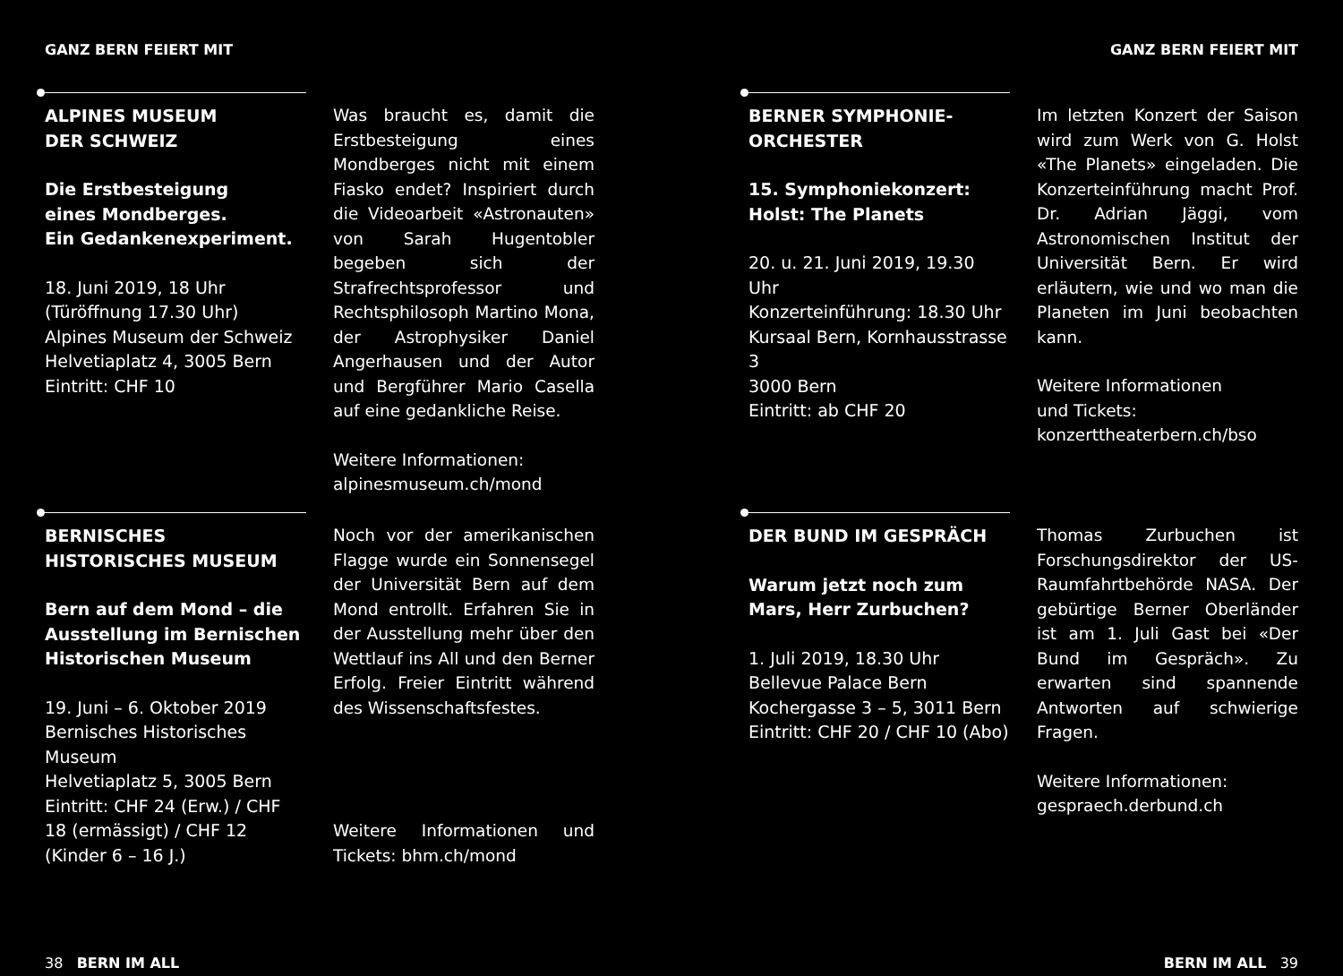GANZ BERN FEIERT MIT
ALPINES MUSEUM
DER SCHWEIZ
Die Erstbesteigung
eines Mondberges.
Ein Gedankenexperiment.
18. Juni 2019, 18 Uhr
(Türöffnung 17.30 Uhr)
Alpines Museum der Schweiz
Helvetiaplatz 4, 3005 Bern
Eintritt: CHF 10
Was braucht es, damit die Erstbesteigung eines Mondberges nicht mit einem Fiasko endet? Inspiriert durch die Videoarbeit «Astronauten» von Sarah Hugentobler begeben sich der Strafrechtsprofessor und Rechtsphilosoph Martino Mona, der Astrophysiker Daniel Angerhausen und der Autor und Bergführer Mario Casella auf eine gedankliche Reise.
Weitere Informationen:
alpinesmuseum.ch/mond
BERNISCHES HISTORISCHES MUSEUM
Bern auf dem Mond – die Ausstellung im Bernischen Historischen Museum
19. Juni – 6. Oktober 2019
Bernisches Historisches Museum
Helvetiaplatz 5, 3005 Bern
Eintritt: CHF 24 (Erw.) / CHF 18 (ermässigt) / CHF 12 (Kinder 6 – 16 J.)
Noch vor der amerikanischen Flagge wurde ein Sonnensegel der Universität Bern auf dem Mond entrollt. Erfahren Sie in der Ausstellung mehr über den Wettlauf ins All und den Berner Erfolg. Freier Eintritt während des Wissenschaftsfestes.
Weitere Informationen und Tickets: bhm.ch/mond
38 BERN IM ALL
GANZ BERN FEIERT MIT
BERNER SYMPHONIE-
ORCHESTER
15. Symphoniekonzert:
Holst: The Planets
20. u. 21. Juni 2019, 19.30 Uhr
Konzerteinführung: 18.30 Uhr
Kursaal Bern, Kornhausstrasse 3
3000 Bern
Eintritt: ab CHF 20
Im letzten Konzert der Saison wird zum Werk von G. Holst «The Planets» eingeladen. Die Konzerteinführung macht Prof. Dr. Adrian Jäggi, vom Astronomischen Institut der Universität Bern. Er wird erläutern, wie und wo man die Planeten im Juni beobachten kann.
Weitere Informationen
und Tickets:
konzerttheaterbern.ch/bso
DER BUND IM GESPRÄCH
Warum jetzt noch zum Mars, Herr Zurbuchen?
1. Juli 2019, 18.30 Uhr
Bellevue Palace Bern
Kochergasse 3 – 5, 3011 Bern
Eintritt: CHF 20 / CHF 10 (Abo)
Thomas Zurbuchen ist Forschungsdirektor der US-Raumfahrtbehörde NASA. Der gebürtige Berner Oberländer ist am 1. Juli Gast bei «Der Bund im Gespräch». Zu erwarten sind spannende Antworten auf schwierige Fragen.
Weitere Informationen:
gespraech.derbund.ch
BERN IM ALL 39